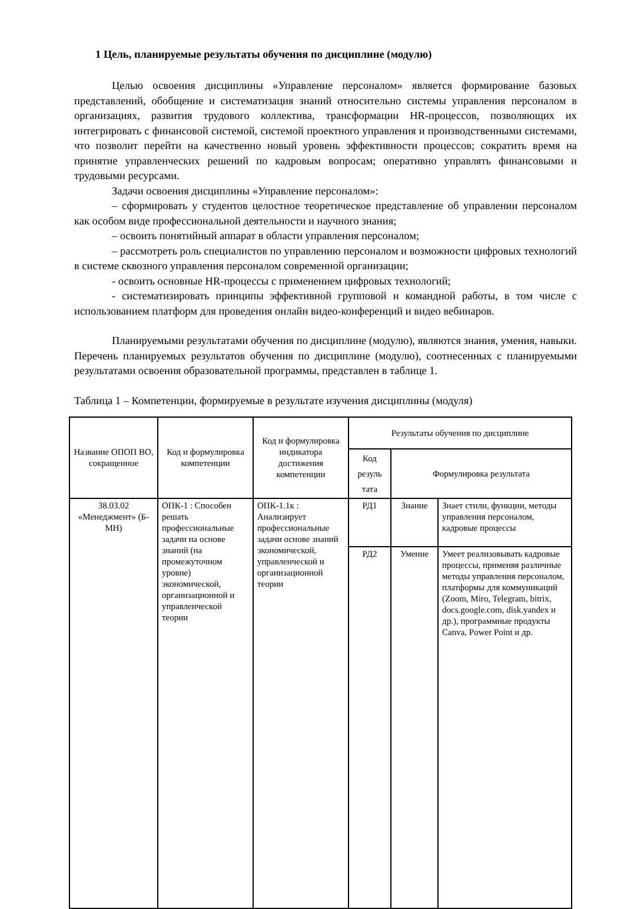1 Цель, планируемые результаты обучения по дисциплине (модулю)
Целью освоения дисциплины «Управление персоналом» является формирование базовых представлений, обобщение и систематизация знаний относительно системы управления персоналом в организациях, развития трудового коллектива, трансформации HR-процессов, позволяющих их интегрировать с финансовой системой, системой проектного управления и производственными системами, что позволит перейти на качественно новый уровень эффективности процессов; сократить время на принятие управленческих решений по кадровым вопросам; оперативно управлять финансовыми и трудовыми ресурсами.
Задачи освоения дисциплины «Управление персоналом»:
– сформировать у студентов целостное теоретическое представление об управлении персоналом как особом виде профессиональной деятельности и научного знания;
– освоить понятийный аппарат в области управления персоналом;
– рассмотреть роль специалистов по управлению персоналом и возможности цифровых технологий в системе сквозного управления персоналом современной организации;
- освоить основные HR-процессы с применением цифровых технологий;
- систематизировать принципы эффективной групповой и командной работы, в том числе с использованием платформ для проведения онлайн видео-конференций и видео вебинаров.
Планируемыми результатами обучения по дисциплине (модулю), являются знания, умения, навыки. Перечень планируемых результатов обучения по дисциплине (модулю), соотнесенных с планируемыми результатами освоения образовательной программы, представлен в таблице 1.
Таблица 1 – Компетенции, формируемые в результате изучения дисциплины (модуля)
| Название ОПОП ВО, сокращенное | Код и формулировка компетенции | Код и формулировка индикатора достижения компетенции | Результаты обучения по дисциплине | | |
| --- | --- | --- | --- | --- | --- |
| | | | Код резуль тата | Формулировка результата | |
| 38.03.02 «Менеджмент» (Б-МН) | ОПК-1 : Способен решать профессиональные задачи на основе знаний (на промежуточном уровне) экономической, организационной и управленческой теории | ОПК-1.1к : Анализирует профессиональные задачи основе знаний экономической, управленческой и организационной теории | РД1 | Знание | Знает стили, функции, методы управления персоналом, кадровые процессы |
| | | | РД2 | Умение | Умеет реализовывать кадровые процессы, применяя различные методы управления персоналом, платформы для коммуникаций (Zoom, Miro, Telegram, bitrix, docs.google.com, disk.yandex и др.), программные продукты Canva, Power Point и др. |